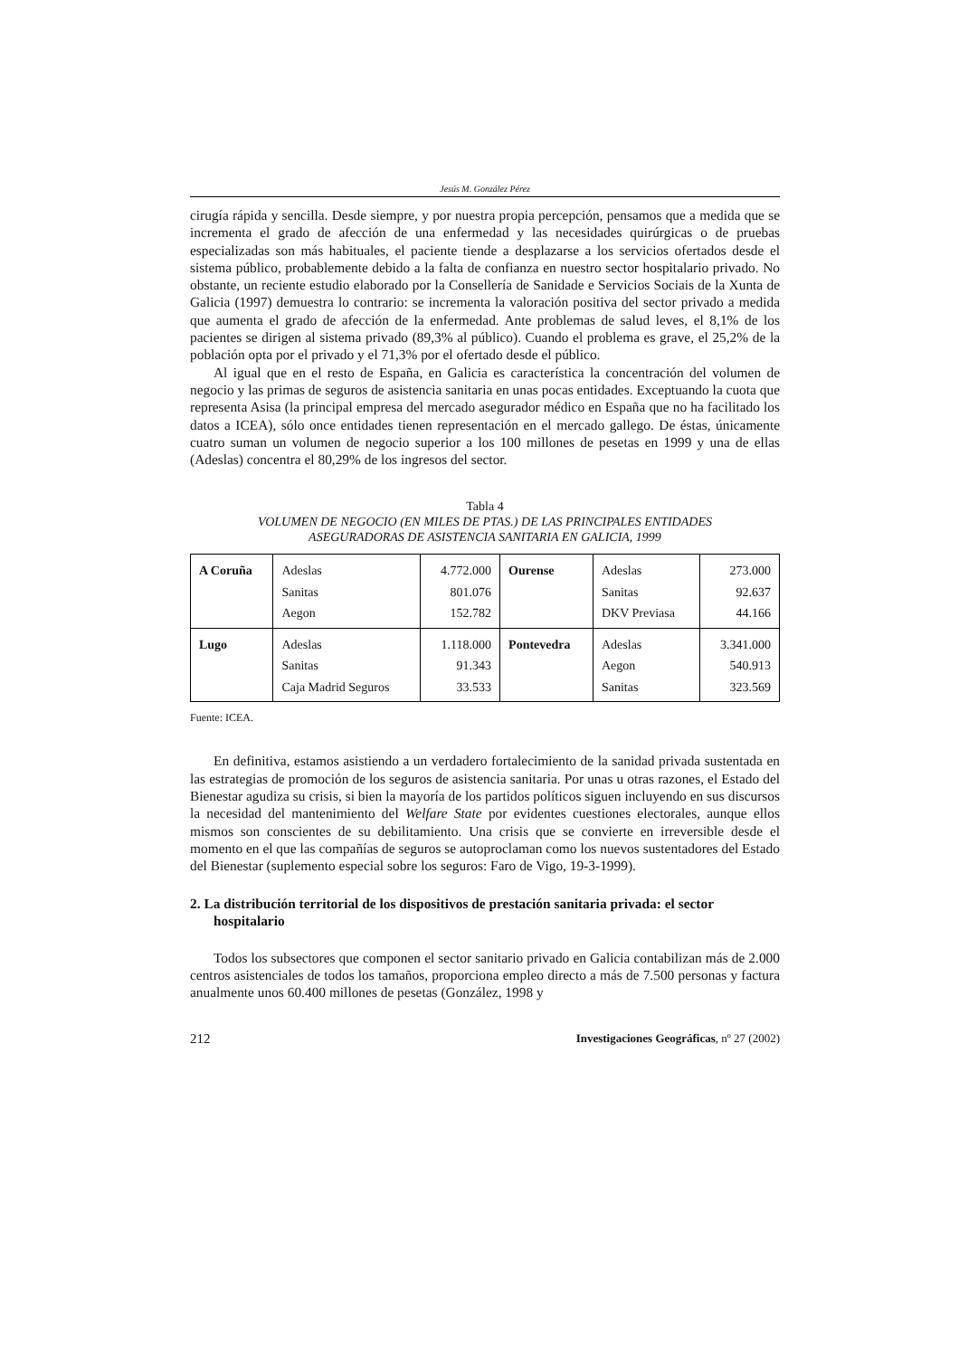Jesús M. González Pérez
cirugía rápida y sencilla. Desde siempre, y por nuestra propia percepción, pensamos que a medida que se incrementa el grado de afección de una enfermedad y las necesidades quirúrgicas o de pruebas especializadas son más habituales, el paciente tiende a desplazarse a los servicios ofertados desde el sistema público, probablemente debido a la falta de confianza en nuestro sector hospitalario privado. No obstante, un reciente estudio elaborado por la Consellería de Sanidade e Servicios Sociais de la Xunta de Galicia (1997) demuestra lo contrario: se incrementa la valoración positiva del sector privado a medida que aumenta el grado de afección de la enfermedad. Ante problemas de salud leves, el 8,1% de los pacientes se dirigen al sistema privado (89,3% al público). Cuando el problema es grave, el 25,2% de la población opta por el privado y el 71,3% por el ofertado desde el público.
Al igual que en el resto de España, en Galicia es característica la concentración del volumen de negocio y las primas de seguros de asistencia sanitaria en unas pocas entidades. Exceptuando la cuota que representa Asisa (la principal empresa del mercado asegurador médico en España que no ha facilitado los datos a ICEA), sólo once entidades tienen representación en el mercado gallego. De éstas, únicamente cuatro suman un volumen de negocio superior a los 100 millones de pesetas en 1999 y una de ellas (Adeslas) concentra el 80,29% de los ingresos del sector.
Tabla 4
VOLUMEN DE NEGOCIO (EN MILES DE PTAS.) DE LAS PRINCIPALES ENTIDADES
ASEGURADORAS DE ASISTENCIA SANITARIA EN GALICIA, 1999
| A Coruña | Adeslas | 4.772.000 | Ourense | Adeslas | 273.000 |
| | Sanitas | 801.076 | | Sanitas | 92.637 |
| | Aegon | 152.782 | | DKV Previasa | 44.166 |
| Lugo | Adeslas | 1.118.000 | Pontevedra | Adeslas | 3.341.000 |
| | Sanitas | 91.343 | | Aegon | 540.913 |
| | Caja Madrid Seguros | 33.533 | | Sanitas | 323.569 |
Fuente: ICEA.
En definitiva, estamos asistiendo a un verdadero fortalecimiento de la sanidad privada sustentada en las estrategias de promoción de los seguros de asistencia sanitaria. Por unas u otras razones, el Estado del Bienestar agudiza su crisis, si bien la mayoría de los partidos políticos siguen incluyendo en sus discursos la necesidad del mantenimiento del Welfare State por evidentes cuestiones electorales, aunque ellos mismos son conscientes de su debilitamiento. Una crisis que se convierte en irreversible desde el momento en el que las compañías de seguros se autoproclaman como los nuevos sustentadores del Estado del Bienestar (suplemento especial sobre los seguros: Faro de Vigo, 19-3-1999).
2. La distribución territorial de los dispositivos de prestación sanitaria privada: el sector hospitalario
Todos los subsectores que componen el sector sanitario privado en Galicia contabilizan más de 2.000 centros asistenciales de todos los tamaños, proporciona empleo directo a más de 7.500 personas y factura anualmente unos 60.400 millones de pesetas (González, 1998 y
212 Investigaciones Geográficas, nº 27 (2002)